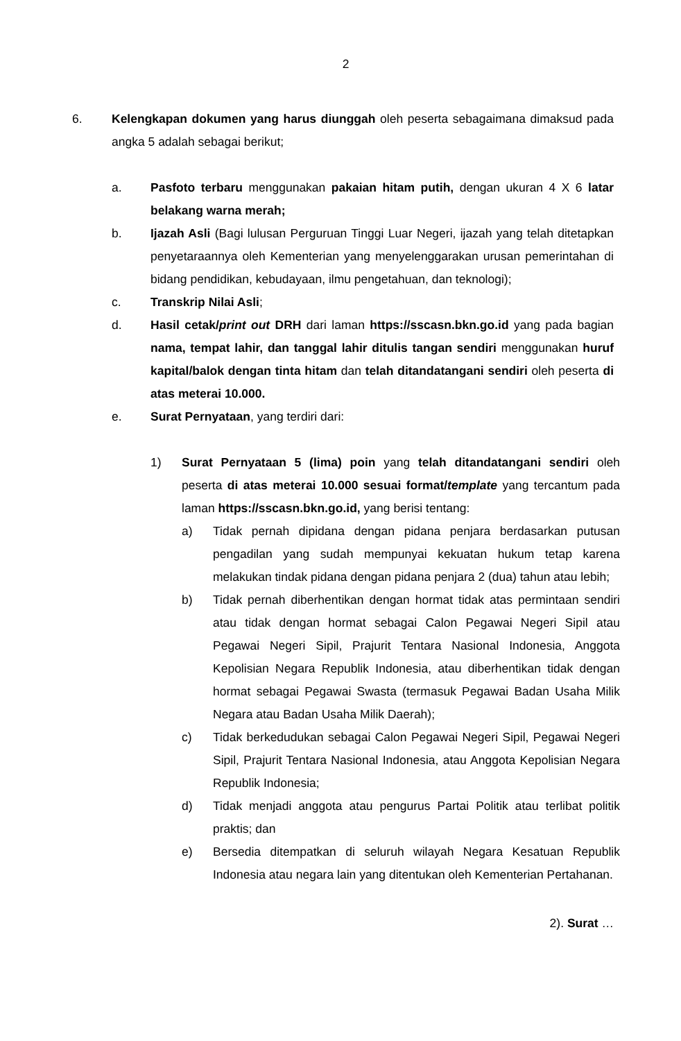2
6. Kelengkapan dokumen yang harus diunggah oleh peserta sebagaimana dimaksud pada angka 5 adalah sebagai berikut;
a. Pasfoto terbaru menggunakan pakaian hitam putih, dengan ukuran 4 X 6 latar belakang warna merah;
b. Ijazah Asli (Bagi lulusan Perguruan Tinggi Luar Negeri, ijazah yang telah ditetapkan penyetaraannya oleh Kementerian yang menyelenggarakan urusan pemerintahan di bidang pendidikan, kebudayaan, ilmu pengetahuan, dan teknologi);
c. Transkrip Nilai Asli;
d. Hasil cetak/print out DRH dari laman https://sscasn.bkn.go.id yang pada bagian nama, tempat lahir, dan tanggal lahir ditulis tangan sendiri menggunakan huruf kapital/balok dengan tinta hitam dan telah ditandatangani sendiri oleh peserta di atas meterai 10.000.
e. Surat Pernyataan, yang terdiri dari:
1) Surat Pernyataan 5 (lima) poin yang telah ditandatangani sendiri oleh peserta di atas meterai 10.000 sesuai format/template yang tercantum pada laman https://sscasn.bkn.go.id, yang berisi tentang:
a) Tidak pernah dipidana dengan pidana penjara berdasarkan putusan pengadilan yang sudah mempunyai kekuatan hukum tetap karena melakukan tindak pidana dengan pidana penjara 2 (dua) tahun atau lebih;
b) Tidak pernah diberhentikan dengan hormat tidak atas permintaan sendiri atau tidak dengan hormat sebagai Calon Pegawai Negeri Sipil atau Pegawai Negeri Sipil, Prajurit Tentara Nasional Indonesia, Anggota Kepolisian Negara Republik Indonesia, atau diberhentikan tidak dengan hormat sebagai Pegawai Swasta (termasuk Pegawai Badan Usaha Milik Negara atau Badan Usaha Milik Daerah);
c) Tidak berkedudukan sebagai Calon Pegawai Negeri Sipil, Pegawai Negeri Sipil, Prajurit Tentara Nasional Indonesia, atau Anggota Kepolisian Negara Republik Indonesia;
d) Tidak menjadi anggota atau pengurus Partai Politik atau terlibat politik praktis; dan
e) Bersedia ditempatkan di seluruh wilayah Negara Kesatuan Republik Indonesia atau negara lain yang ditentukan oleh Kementerian Pertahanan.
2). Surat …